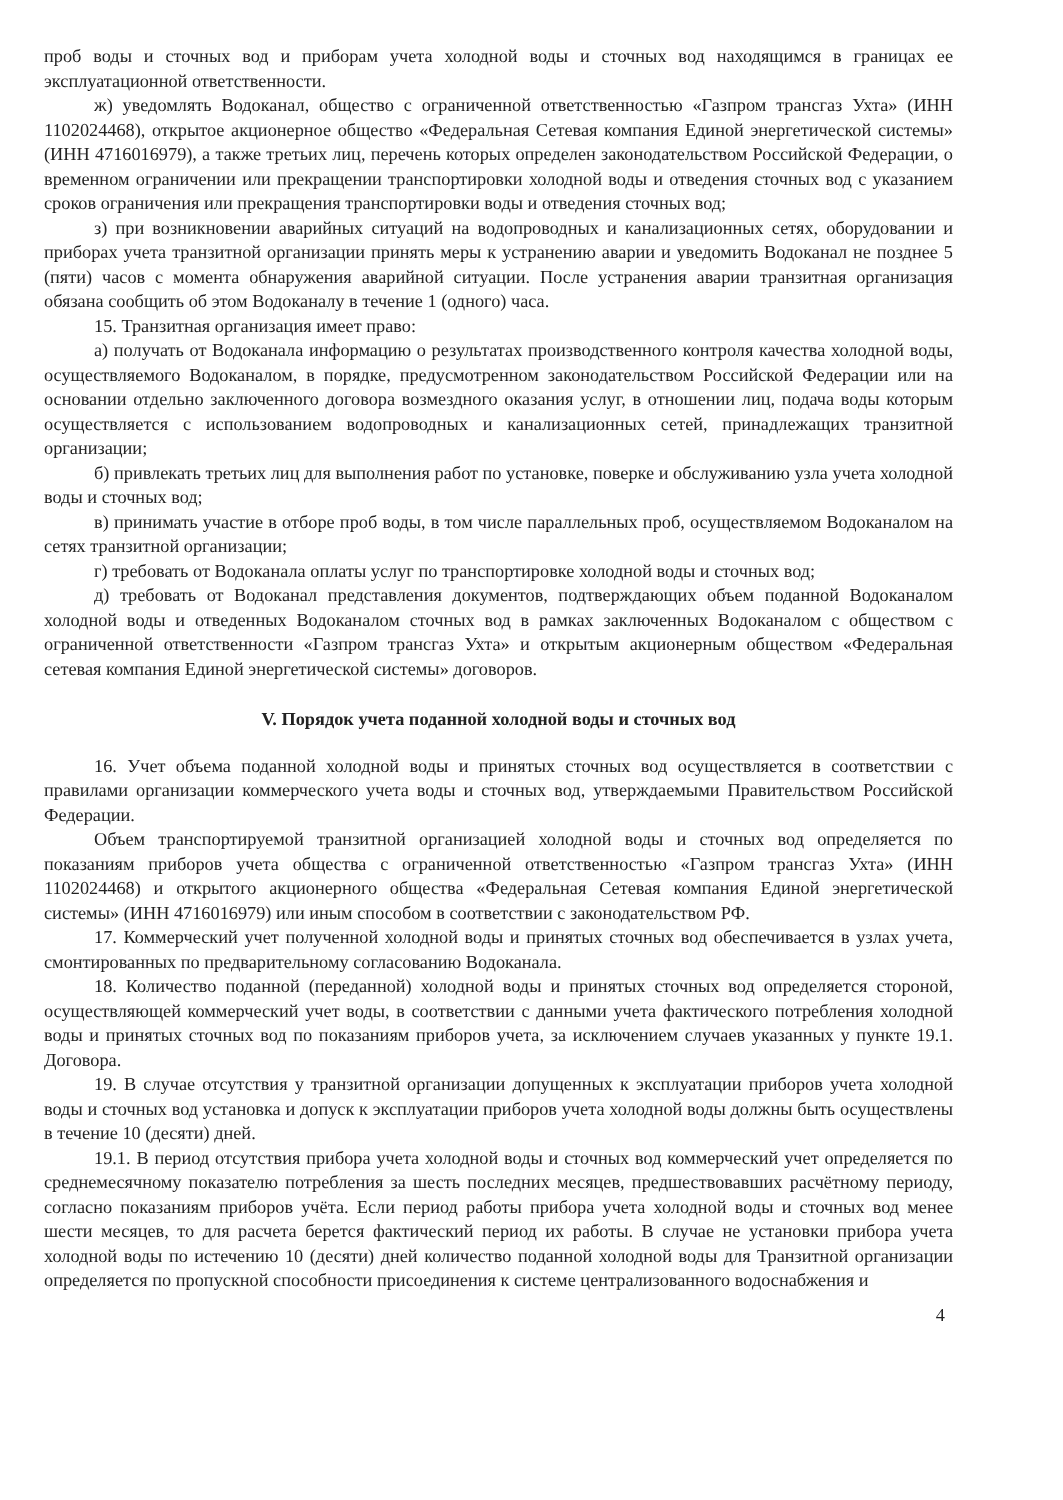проб воды и сточных вод и приборам учета холодной воды и сточных вод находящимся в границах ее эксплуатационной ответственности.
ж) уведомлять Водоканал, общество с ограниченной ответственностью «Газпром трансгаз Ухта» (ИНН 1102024468), открытое акционерное общество «Федеральная Сетевая компания Единой энергетической системы» (ИНН 4716016979), а также третьих лиц, перечень которых определен законодательством Российской Федерации, о временном ограничении или прекращении транспортировки холодной воды и отведения сточных вод с указанием сроков ограничения или прекращения транспортировки воды и отведения сточных вод;
з) при возникновении аварийных ситуаций на водопроводных и канализационных сетях, оборудовании и приборах учета транзитной организации принять меры к устранению аварии и уведомить Водоканал не позднее 5 (пяти) часов с момента обнаружения аварийной ситуации. После устранения аварии транзитная организация обязана сообщить об этом Водоканалу в течение 1 (одного) часа.
15. Транзитная организация имеет право:
а) получать от Водоканала информацию о результатах производственного контроля качества холодной воды, осуществляемого Водоканалом, в порядке, предусмотренном законодательством Российской Федерации или на основании отдельно заключенного договора возмездного оказания услуг, в отношении лиц, подача воды которым осуществляется с использованием водопроводных и канализационных сетей, принадлежащих транзитной организации;
б) привлекать третьих лиц для выполнения работ по установке, поверке и обслуживанию узла учета холодной воды и сточных вод;
в) принимать участие в отборе проб воды, в том числе параллельных проб, осуществляемом Водоканалом на сетях транзитной организации;
г) требовать от Водоканала оплаты услуг по транспортировке холодной воды и сточных вод;
д) требовать от Водоканал представления документов, подтверждающих объем поданной Водоканалом холодной воды и отведенных Водоканалом сточных вод в рамках заключенных Водоканалом с обществом с ограниченной ответственности «Газпром трансгаз Ухта» и открытым акционерным обществом «Федеральная сетевая компания Единой энергетической системы» договоров.
V. Порядок учета поданной холодной воды и сточных вод
16. Учет объема поданной холодной воды и принятых сточных вод осуществляется в соответствии с правилами организации коммерческого учета воды и сточных вод, утверждаемыми Правительством Российской Федерации.
Объем транспортируемой транзитной организацией холодной воды и сточных вод определяется по показаниям приборов учета общества с ограниченной ответственностью «Газпром трансгаз Ухта» (ИНН 1102024468) и открытого акционерного общества «Федеральная Сетевая компания Единой энергетической системы» (ИНН 4716016979) или иным способом в соответствии с законодательством РФ.
17. Коммерческий учет полученной холодной воды и принятых сточных вод обеспечивается в узлах учета, смонтированных по предварительному согласованию Водоканала.
18. Количество поданной (переданной) холодной воды и принятых сточных вод определяется стороной, осуществляющей коммерческий учет воды, в соответствии с данными учета фактического потребления холодной воды и принятых сточных вод по показаниям приборов учета, за исключением случаев указанных у пункте 19.1. Договора.
19. В случае отсутствия у транзитной организации допущенных к эксплуатации приборов учета холодной воды и сточных вод установка и допуск к эксплуатации приборов учета холодной воды должны быть осуществлены в течение 10 (десяти) дней.
19.1. В период отсутствия прибора учета холодной воды и сточных вод коммерческий учет определяется по среднемесячному показателю потребления за шесть последних месяцев, предшествовавших расчётному периоду, согласно показаниям приборов учёта. Если период работы прибора учета холодной воды и сточных вод менее шести месяцев, то для расчета берется фактический период их работы. В случае не установки прибора учета холодной воды по истечению 10 (десяти) дней количество поданной холодной воды для Транзитной организации определяется по пропускной способности присоединения к системе централизованного водоснабжения и
4